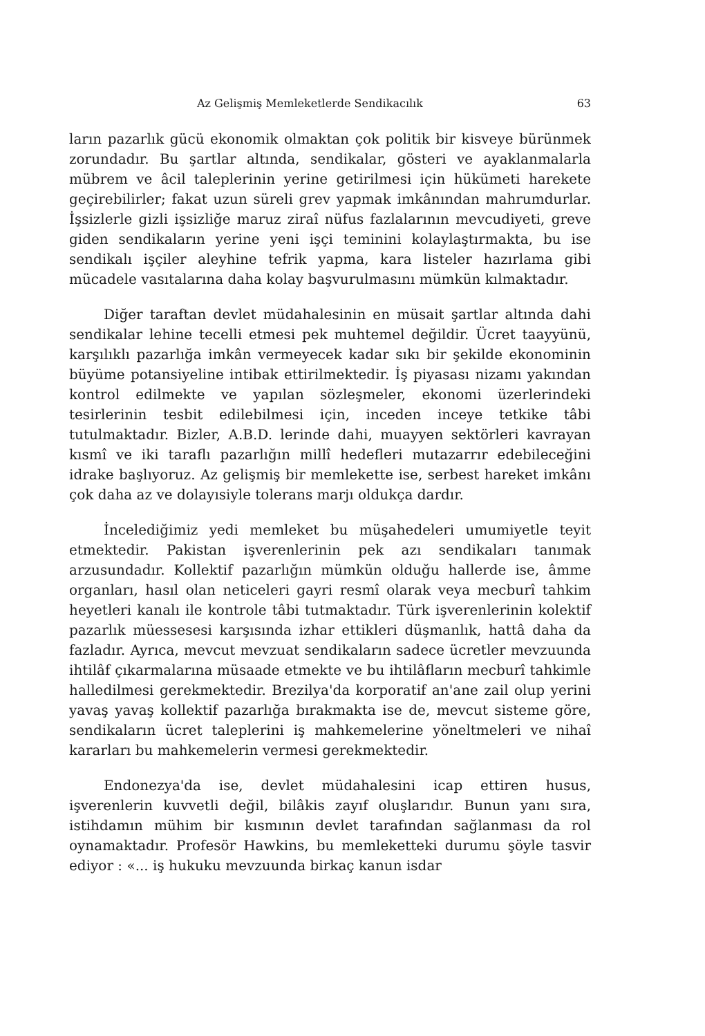Az Gelişmiş Memleketlerde Sendikacılık 63
ların pazarlık gücü ekonomik olmaktan çok politik bir kisveye bürünmek zorundadır. Bu şartlar altında, sendikalar, gösteri ve ayaklanmalarla mübrem ve âcil taleplerinin yerine getirilmesi için hükümeti harekete geçirebilirler; fakat uzun süreli grev yapmak imkânından mahrumdurlar. İşsizlerle gizli işsizliğe maruz ziraî nüfus fazlalarının mevcudiyeti, greve giden sendikaların yerine yeni işçi teminini kolaylaştırmakta, bu ise sendikalı işçiler aleyhine tefrik yapma, kara listeler hazırlama gibi mücadele vasıtalarına daha kolay başvurulmasını mümkün kılmaktadır.
Diğer taraftan devlet müdahalesinin en müsait şartlar altında dahi sendikalar lehine tecelli etmesi pek muhtemel değildir. Ücret taayyünü, karşılıklı pazarlığa imkân vermeyecek kadar sıkı bir şekilde ekonominin büyüme potansiyeline intibak ettirilmektedir. İş piyasası nizamı yakından kontrol edilmekte ve yapılan sözleşmeler, ekonomi üzerlerindeki tesirlerinin tesbit edilebilmesi için, inceden inceye tetkike tâbi tutulmaktadır. Bizler, A.B.D. lerinde dahi, muayyen sektörleri kavrayan kısmî ve iki taraflı pazarlığın millî hedefleri mutazarrır edebileceğini idrake başlıyoruz. Az gelişmiş bir memlekette ise, serbest hareket imkânı çok daha az ve dolayısiyle tolerans marjı oldukça dardır.
İncelediğimiz yedi memleket bu müşahedeleri umumiyetle teyit etmektedir. Pakistan işverenlerinin pek azı sendikaları tanımak arzusundadır. Kollektif pazarlığın mümkün olduğu hallerde ise, âmme organları, hasıl olan neticeleri gayri resmî olarak veya mecburî tahkim heyetleri kanalı ile kontrole tâbi tutmaktadır. Türk işverenlerinin kolektif pazarlık müessesesi karşısında izhar ettikleri düşmanlık, hattâ daha da fazladır. Ayrıca, mevcut mevzuat sendikaların sadece ücretler mevzuunda ihtilâf çıkarmalarına müsaade etmekte ve bu ihtilâfların mecburî tahkimle halledilmesi gerekmektedir. Brezilya'da korporatif an'ane zail olup yerini yavaş yavaş kollektif pazarlığa bırakmakta ise de, mevcut sisteme göre, sendikaların ücret taleplerini iş mahkemelerine yöneltmeleri ve nihaî kararları bu mahkemelerin vermesi gerekmektedir.
Endonezya'da ise, devlet müdahalesini icap ettiren husus, işverenlerin kuvvetli değil, bilâkis zayıf oluşlarıdır. Bunun yanı sıra, istihdamın mühim bir kısmının devlet tarafından sağlanması da rol oynamaktadır. Profesör Hawkins, bu memleketteki durumu şöyle tasvir ediyor : «... iş hukuku mevzuunda birkaç kanun isdar